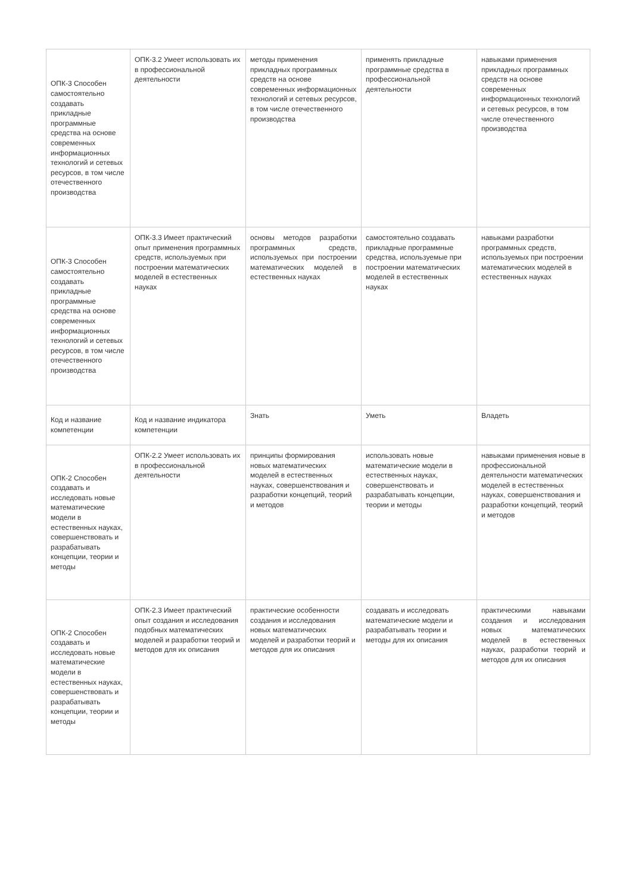| ОПК-3 Способен самостоятельно создавать прикладные программные средства на основе современных информационных технологий и сетевых ресурсов, в том числе отечественного производства | ОПК-3.2 Умеет использовать их в профессиональной деятельности | методы применения прикладных программных средств на основе современных информационных технологий и сетевых ресурсов, в том числе отечественного производства | применять прикладные программные средства в профессиональной деятельности | навыками применения прикладных программных средств на основе современных информационных технологий и сетевых ресурсов, в том числе отечественного производства |
| ОПК-3 Способен самостоятельно создавать прикладные программные средства на основе современных информационных технологий и сетевых ресурсов, в том числе отечественного производства | ОПК-3.3 Имеет практический опыт применения программных средств, используемых при построении математических моделей в естественных науках | основы методов разработки программных средств, используемых при построении математических моделей в естественных науках | самостоятельно создавать прикладные программные средства, используемые при построении математических моделей в естественных науках | навыками разработки программных средств, используемых при построении математических моделей в естественных науках |
| Код и название компетенции | Код и название индикатора компетенции | Знать | Уметь | Владеть |
| ОПК-2 Способен создавать и исследовать новые математические модели в естественных науках, совершенствовать и разрабатывать концепции, теории и методы | ОПК-2.2 Умеет использовать их в профессиональной деятельности | принципы формирования новых математических моделей в естественных науках, совершенствования и разработки концепций, теорий и методов | использовать новые математические модели в естественных науках, совершенствовать и разрабатывать концепции, теории и методы | навыками применения новые в профессиональной деятельности математических моделей в естественных науках, совершенствования и разработки концепций, теорий и методов |
| ОПК-2 Способен создавать и исследовать новые математические модели в естественных науках, совершенствовать и разрабатывать концепции, теории и методы | ОПК-2.3 Имеет практический опыт создания и исследования подобных математических моделей и разработки теорий и методов для их описания | практические особенности создания и исследования новых математических моделей и разработки теорий и методов для их описания | создавать и исследовать математические модели и разрабатывать теории и методы для их описания | практическими навыками создания и исследования новых математических моделей в естественных науках, разработки теорий и методов для их описания |